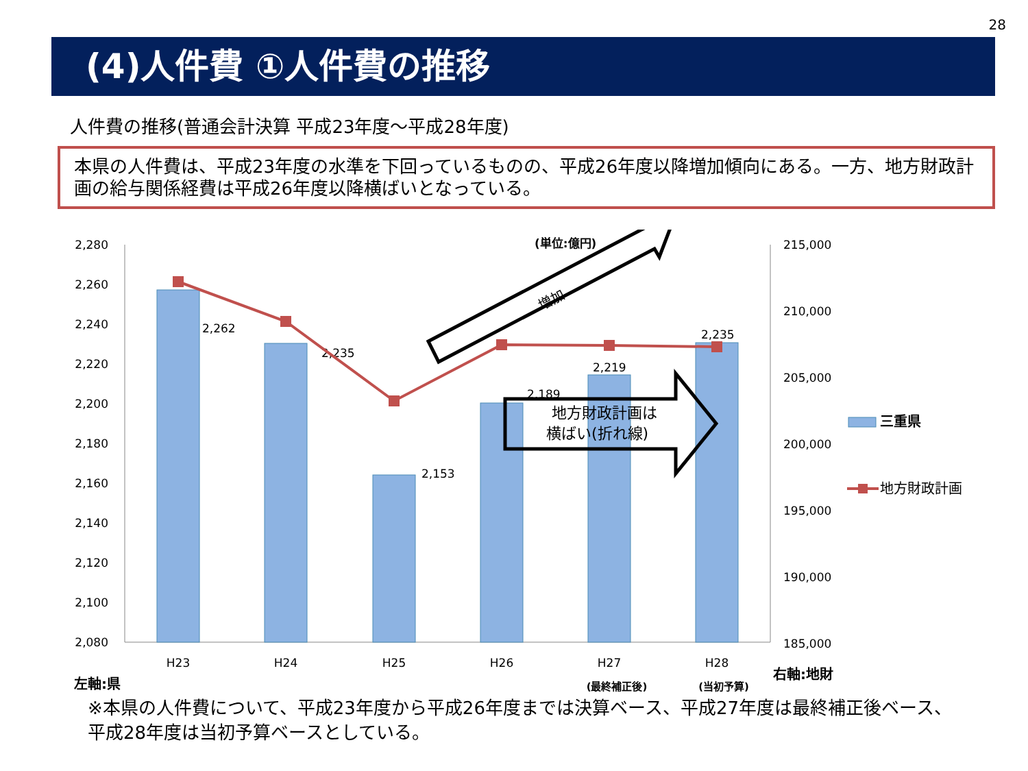28
(4)人件費 ①人件費の推移
人件費の推移(普通会計決算 平成23年度～平成28年度)
本県の人件費は、平成23年度の水準を下回っているものの、平成26年度以降増加傾向にある。一方、地方財政計画の給与関係経費は平成26年度以降横ばいとなっている。
2,280
2,260
2,240
2,220
2,200
2,180
2,160
2,140
2,120
2,100
2,080
215,000
210,000
205,000
200,000
195,000
190,000
185,000
2,262
2,235
2,153
2,189
2,219
2,235
(単位:億円)
増加
地方財政計画は
横ばい(折れ線)
三重県
地方財政計画
H23
H24
H25
H26
H27
H28
(最終補正後)
(当初予算)
左軸:県
右軸:地財
※本県の人件費について、平成23年度から平成26年度までは決算ベース、平成27年度は最終補正後ベース、平成28年度は当初予算ベースとしている。